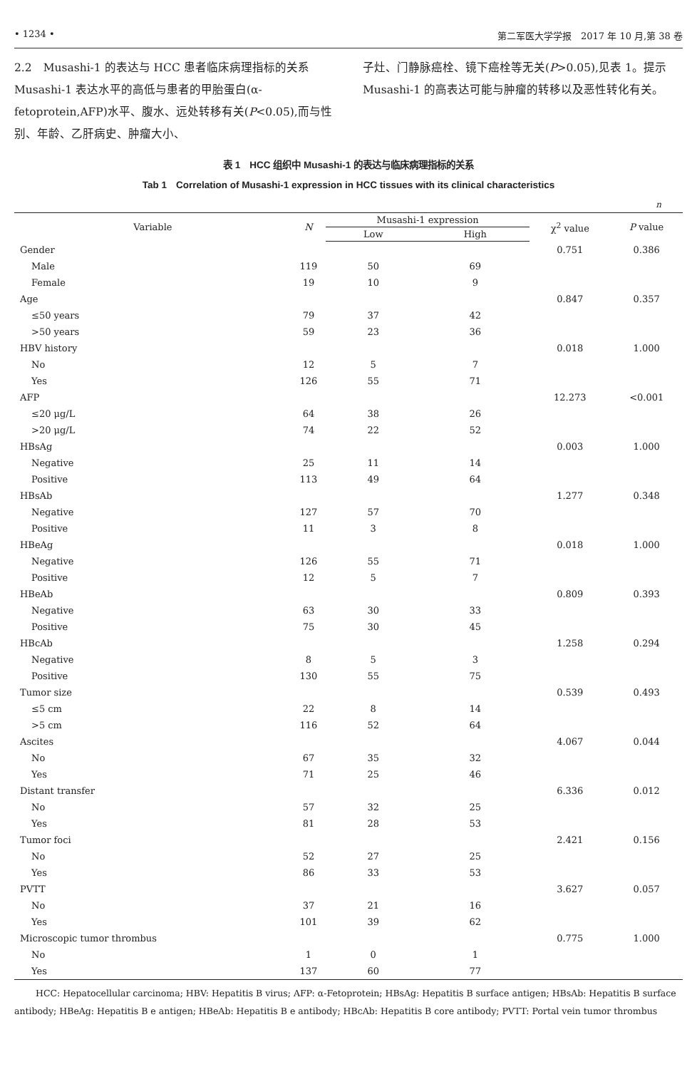• 1234 • 第二军医大学学报　2017 年 10 月,第 38 卷
2.2　Musashi-1 的表达与 HCC 患者临床病理指标的关系　Musashi-1 表达水平的高低与患者的甲胎蛋白(α-fetoprotein,AFP)水平、腹水、远处转移有关(P<0.05),而与性别、年龄、乙肝病史、肿瘤大小、
子灶、门静脉癌栓、镜下癌栓等无关(P>0.05),见表 1。提示 Musashi-1 的高表达可能与肿瘤的转移以及恶性转化有关。
表 1　HCC 组织中 Musashi-1 的表达与临床病理指标的关系
Tab 1　Correlation of Musashi-1 expression in HCC tissues with its clinical characteristics
n
| Variable | N | Musashi-1 expression | | χ<sup>2</sup> value | P value |
| --- | --- | --- | --- | --- | --- |
| | | Low | High | | |
| Gender | | | | 0.751 | 0.386 |
| Male | 119 | 50 | 69 | | |
| Female | 19 | 10 | 9 | | |
| Age | | | | 0.847 | 0.357 |
| ≤50 years | 79 | 37 | 42 | | |
| >50 years | 59 | 23 | 36 | | |
| HBV history | | | | 0.018 | 1.000 |
| No | 12 | 5 | 7 | | |
| Yes | 126 | 55 | 71 | | |
| AFP | | | | 12.273 | <0.001 |
| ≤20 μg/L | 64 | 38 | 26 | | |
| >20 μg/L | 74 | 22 | 52 | | |
| HBsAg | | | | 0.003 | 1.000 |
| Negative | 25 | 11 | 14 | | |
| Positive | 113 | 49 | 64 | | |
| HBsAb | | | | 1.277 | 0.348 |
| Negative | 127 | 57 | 70 | | |
| Positive | 11 | 3 | 8 | | |
| HBeAg | | | | 0.018 | 1.000 |
| Negative | 126 | 55 | 71 | | |
| Positive | 12 | 5 | 7 | | |
| HBeAb | | | | 0.809 | 0.393 |
| Negative | 63 | 30 | 33 | | |
| Positive | 75 | 30 | 45 | | |
| HBcAb | | | | 1.258 | 0.294 |
| Negative | 8 | 5 | 3 | | |
| Positive | 130 | 55 | 75 | | |
| Tumor size | | | | 0.539 | 0.493 |
| ≤5 cm | 22 | 8 | 14 | | |
| >5 cm | 116 | 52 | 64 | | |
| Ascites | | | | 4.067 | 0.044 |
| No | 67 | 35 | 32 | | |
| Yes | 71 | 25 | 46 | | |
| Distant transfer | | | | 6.336 | 0.012 |
| No | 57 | 32 | 25 | | |
| Yes | 81 | 28 | 53 | | |
| Tumor foci | | | | 2.421 | 0.156 |
| No | 52 | 27 | 25 | | |
| Yes | 86 | 33 | 53 | | |
| PVTT | | | | 3.627 | 0.057 |
| No | 37 | 21 | 16 | | |
| Yes | 101 | 39 | 62 | | |
| Microscopic tumor thrombus | | | | 0.775 | 1.000 |
| No | 1 | 0 | 1 | | |
| Yes | 137 | 60 | 77 | | |
HCC: Hepatocellular carcinoma; HBV: Hepatitis B virus; AFP: α-Fetoprotein; HBsAg: Hepatitis B surface antigen; HBsAb: Hepatitis B surface antibody; HBeAg: Hepatitis B e antigen; HBeAb: Hepatitis B e antibody; HBcAb: Hepatitis B core antibody; PVTT: Portal vein tumor thrombus